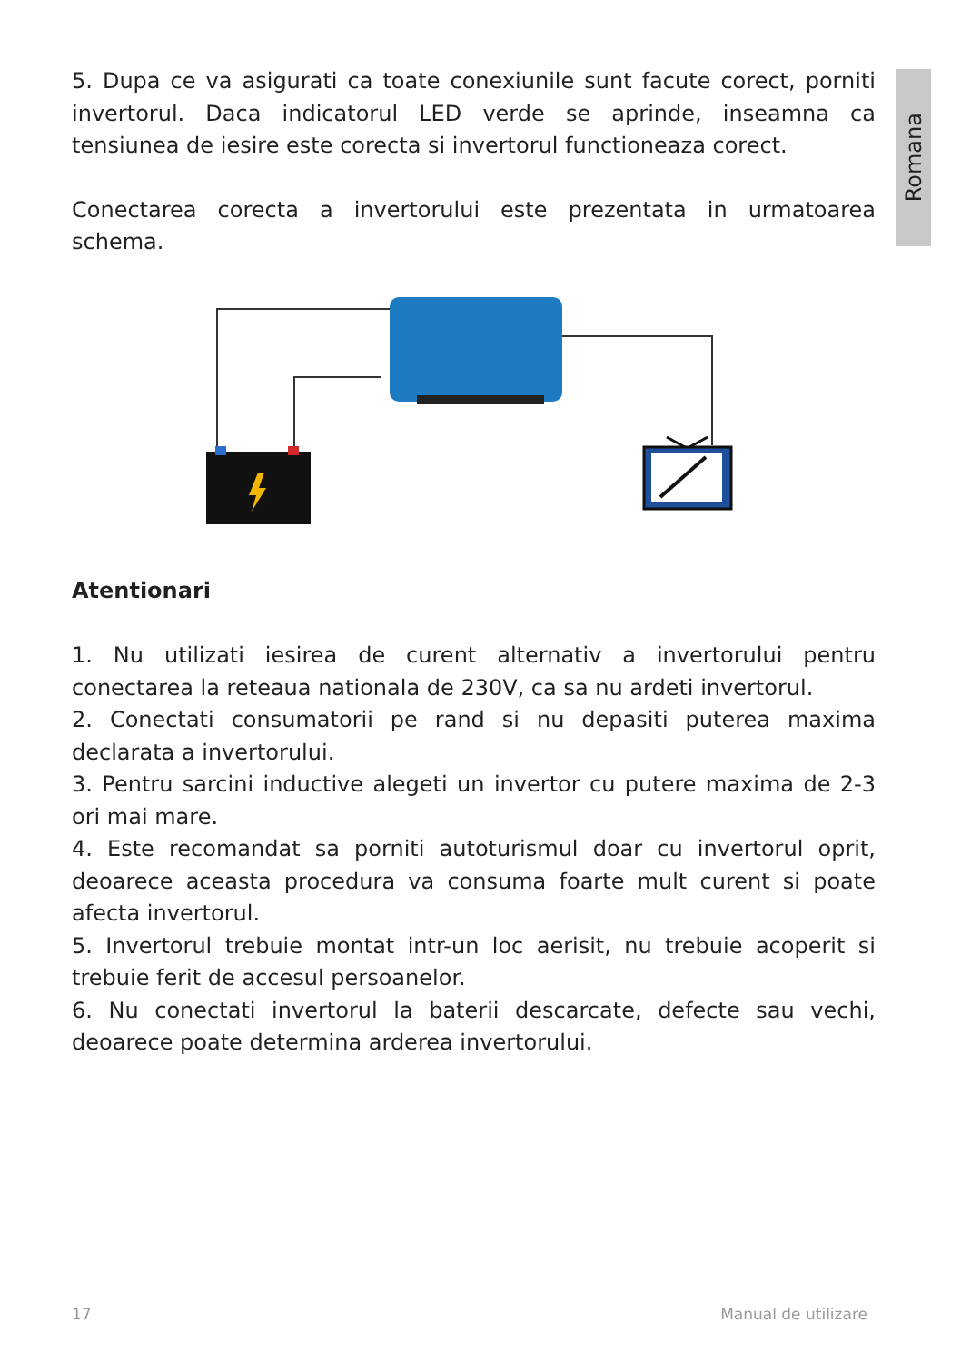Romana
5. Dupa ce va asigurati ca toate conexiunile sunt facute corect, porniti invertorul. Daca indicatorul LED verde se aprinde, inseamna ca tensiunea de iesire este corecta si invertorul functioneaza corect.
Conectarea corecta a invertorului este prezentata in urmatoarea schema.
Atentionari
1. Nu utilizati iesirea de curent alternativ a invertorului pentru conectarea la reteaua nationala de 230V, ca sa nu ardeti invertorul.
2. Conectati consumatorii pe rand si nu depasiti puterea maxima declarata a invertorului.
3. Pentru sarcini inductive alegeti un invertor cu putere maxima de 2-3 ori mai mare.
4. Este recomandat sa porniti autoturismul doar cu invertorul oprit, deoarece aceasta procedura va consuma foarte mult curent si poate afecta invertorul.
5. Invertorul trebuie montat intr-un loc aerisit, nu trebuie acoperit si trebuie ferit de accesul persoanelor.
6. Nu conectati invertorul la baterii descarcate, defecte sau vechi, deoarece poate determina arderea invertorului.
17 Manual de utilizare